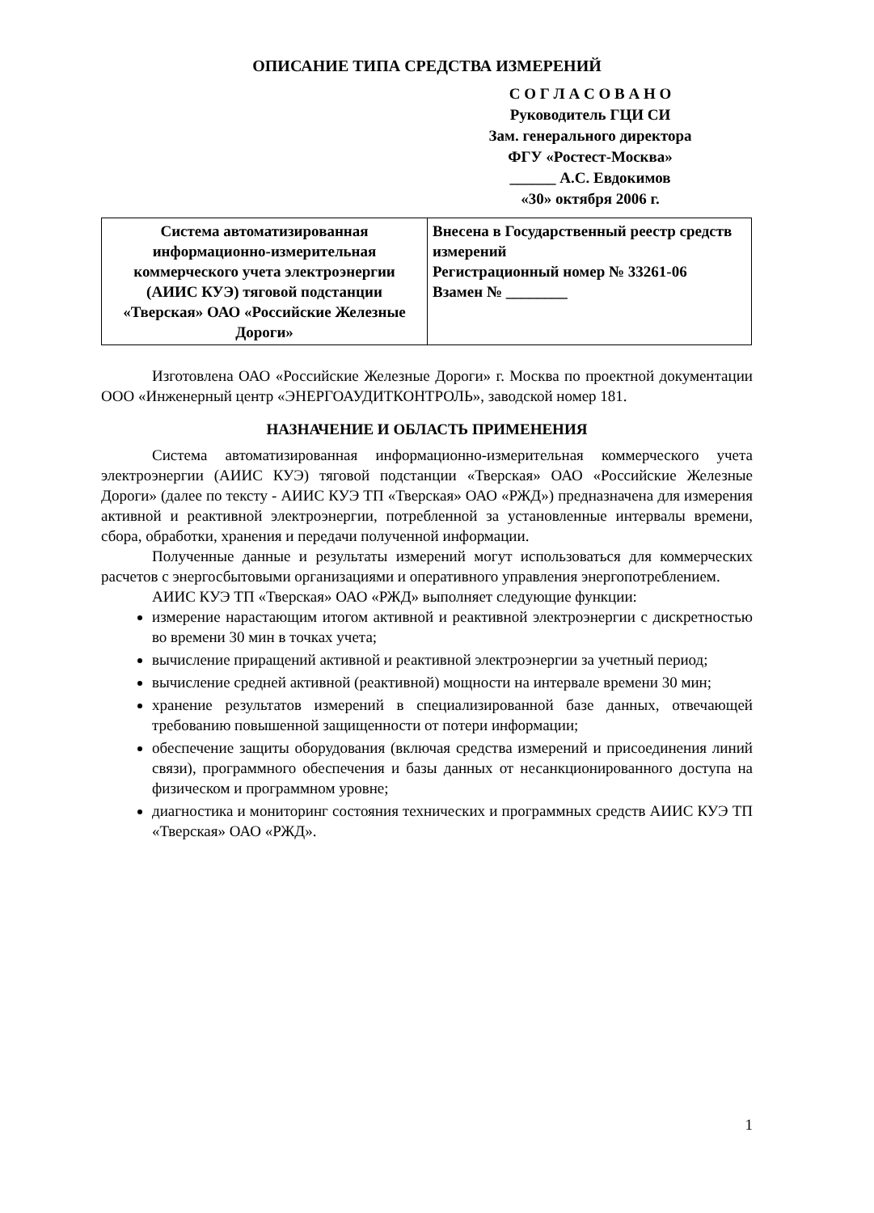ОПИСАНИЕ ТИПА СРЕДСТВА ИЗМЕРЕНИЙ
С О Г Л А С О В А Н О
Руководитель ГЦИ СИ
Зам. генерального директора
ФГУ «Ростест-Москва»
______ А.С. Евдокимов
«30» октября 2006 г.
| Система автоматизированная информационно-измерительная коммерческого учета электроэнергии (АИИС КУЭ) тяговой подстанции «Тверская» ОАО «Российские Железные Дороги» | Внесена в Государственный реестр средств измерений Регистрационный номер № 33261-06 Взамен № ________ |
Изготовлена ОАО «Российские Железные Дороги» г. Москва по проектной документации ООО «Инженерный центр «ЭНЕРГОАУДИТКОНТРОЛЬ», заводской номер 181.
НАЗНАЧЕНИЕ И ОБЛАСТЬ ПРИМЕНЕНИЯ
Система автоматизированная информационно-измерительная коммерческого учета электроэнергии (АИИС КУЭ) тяговой подстанции «Тверская» ОАО «Российские Железные Дороги» (далее по тексту - АИИС КУЭ ТП «Тверская» ОАО «РЖД») предназначена для измерения активной и реактивной электроэнергии, потребленной за установленные интервалы времени, сбора, обработки, хранения и передачи полученной информации.
Полученные данные и результаты измерений могут использоваться для коммерческих расчетов с энергосбытовыми организациями и оперативного управления энергопотреблением.
АИИС КУЭ ТП «Тверская» ОАО «РЖД» выполняет следующие функции:
измерение нарастающим итогом активной и реактивной электроэнергии с дискретностью во времени 30 мин в точках учета;
вычисление приращений активной и реактивной электроэнергии за учетный период;
вычисление средней активной (реактивной) мощности на интервале времени 30 мин;
хранение результатов измерений в специализированной базе данных, отвечающей требованию повышенной защищенности от потери информации;
обеспечение защиты оборудования (включая средства измерений и присоединения линий связи), программного обеспечения и базы данных от несанкционированного доступа на физическом и программном уровне;
диагностика и мониторинг состояния технических и программных средств АИИС КУЭ ТП «Тверская» ОАО «РЖД».
1